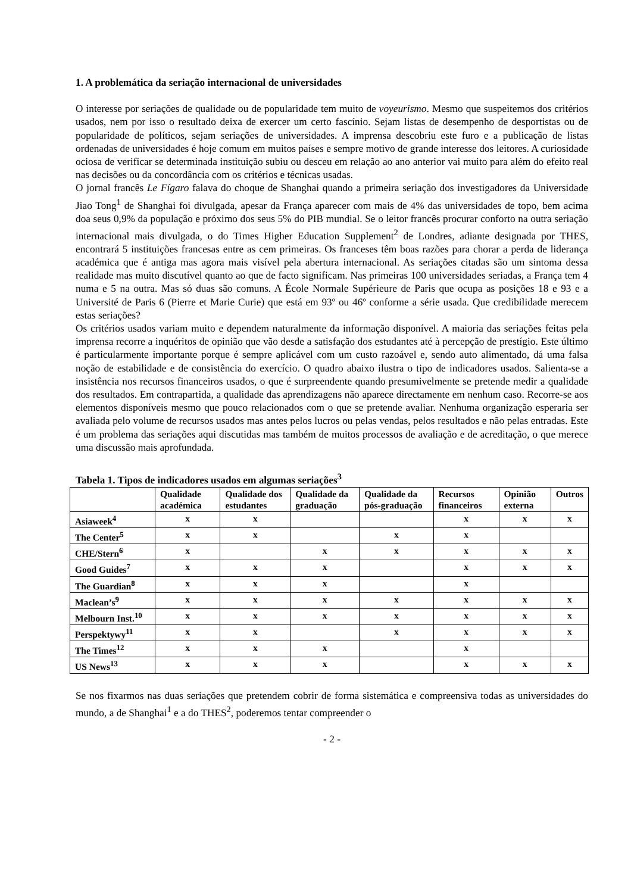1. A problemática da seriação internacional de universidades
O interesse por seriações de qualidade ou de popularidade tem muito de voyeurismo. Mesmo que suspeitemos dos critérios usados, nem por isso o resultado deixa de exercer um certo fascínio. Sejam listas de desempenho de desportistas ou de popularidade de políticos, sejam seriações de universidades. A imprensa descobriu este furo e a publicação de listas ordenadas de universidades é hoje comum em muitos países e sempre motivo de grande interesse dos leitores. A curiosidade ociosa de verificar se determinada instituição subiu ou desceu em relação ao ano anterior vai muito para além do efeito real nas decisões ou da concordância com os critérios e técnicas usadas.
O jornal francês Le Fígaro falava do choque de Shanghai quando a primeira seriação dos investigadores da Universidade Jiao Tong<sup>1</sup> de Shanghai foi divulgada, apesar da França aparecer com mais de 4% das universidades de topo, bem acima doa seus 0,9% da população e próximo dos seus 5% do PIB mundial. Se o leitor francês procurar conforto na outra seriação internacional mais divulgada, o do Times Higher Education Supplement<sup>2</sup> de Londres, adiante designada por THES, encontrará 5 instituições francesas entre as cem primeiras. Os franceses têm boas razões para chorar a perda de liderança académica que é antiga mas agora mais visível pela abertura internacional. As seriações citadas são um sintoma dessa realidade mas muito discutível quanto ao que de facto significam. Nas primeiras 100 universidades seriadas, a França tem 4 numa e 5 na outra. Mas só duas são comuns. A École Normale Supérieure de Paris que ocupa as posições 18 e 93 e a Université de Paris 6 (Pierre et Marie Curie) que está em 93º ou 46º conforme a série usada. Que credibilidade merecem estas seriações?
Os critérios usados variam muito e dependem naturalmente da informação disponível. A maioria das seriações feitas pela imprensa recorre a inquéritos de opinião que vão desde a satisfação dos estudantes até à percepção de prestígio. Este último é particularmente importante porque é sempre aplicável com um custo razoável e, sendo auto alimentado, dá uma falsa noção de estabilidade e de consistência do exercício. O quadro abaixo ilustra o tipo de indicadores usados. Salienta-se a insistência nos recursos financeiros usados, o que é surpreendente quando presumivelmente se pretende medir a qualidade dos resultados. Em contrapartida, a qualidade das aprendizagens não aparece directamente em nenhum caso. Recorre-se aos elementos disponíveis mesmo que pouco relacionados com o que se pretende avaliar. Nenhuma organização esperaria ser avaliada pelo volume de recursos usados mas antes pelos lucros ou pelas vendas, pelos resultados e não pelas entradas. Este é um problema das seriações aqui discutidas mas também de muitos processos de avaliação e de acreditação, o que merece uma discussão mais aprofundada.
Tabela 1. Tipos de indicadores usados em algumas seriações<sup>3</sup>
| | Qualidade académica | Qualidade dos estudantes | Qualidade da graduação | Qualidade da pós-graduação | Recursos financeiros | Opinião externa | Outros |
| --- | --- | --- | --- | --- | --- | --- | --- |
| Asiaweek<sup>4</sup> | x | x | | | x | x | x |
| The Center<sup>5</sup> | x | x | | x | x | | |
| CHE/Stern<sup>6</sup> | x | | x | x | x | x | x |
| Good Guides<sup>7</sup> | x | x | x | | x | x | x |
| The Guardian<sup>8</sup> | x | x | x | | x | | |
| Maclean’s<sup>9</sup> | x | x | x | x | x | x | x |
| Melbourn Inst.<sup>10</sup> | x | x | x | x | x | x | x |
| Perspektywy<sup>11</sup> | x | x | | x | x | x | x |
| The Times<sup>12</sup> | x | x | x | | x | | |
| US News<sup>13</sup> | x | x | x | | x | x | x |
Se nos fixarmos nas duas seriações que pretendem cobrir de forma sistemática e compreensiva todas as universidades do mundo, a de Shanghai<sup>1</sup> e a do THES<sup>2</sup>, poderemos tentar compreender o
- 2 -